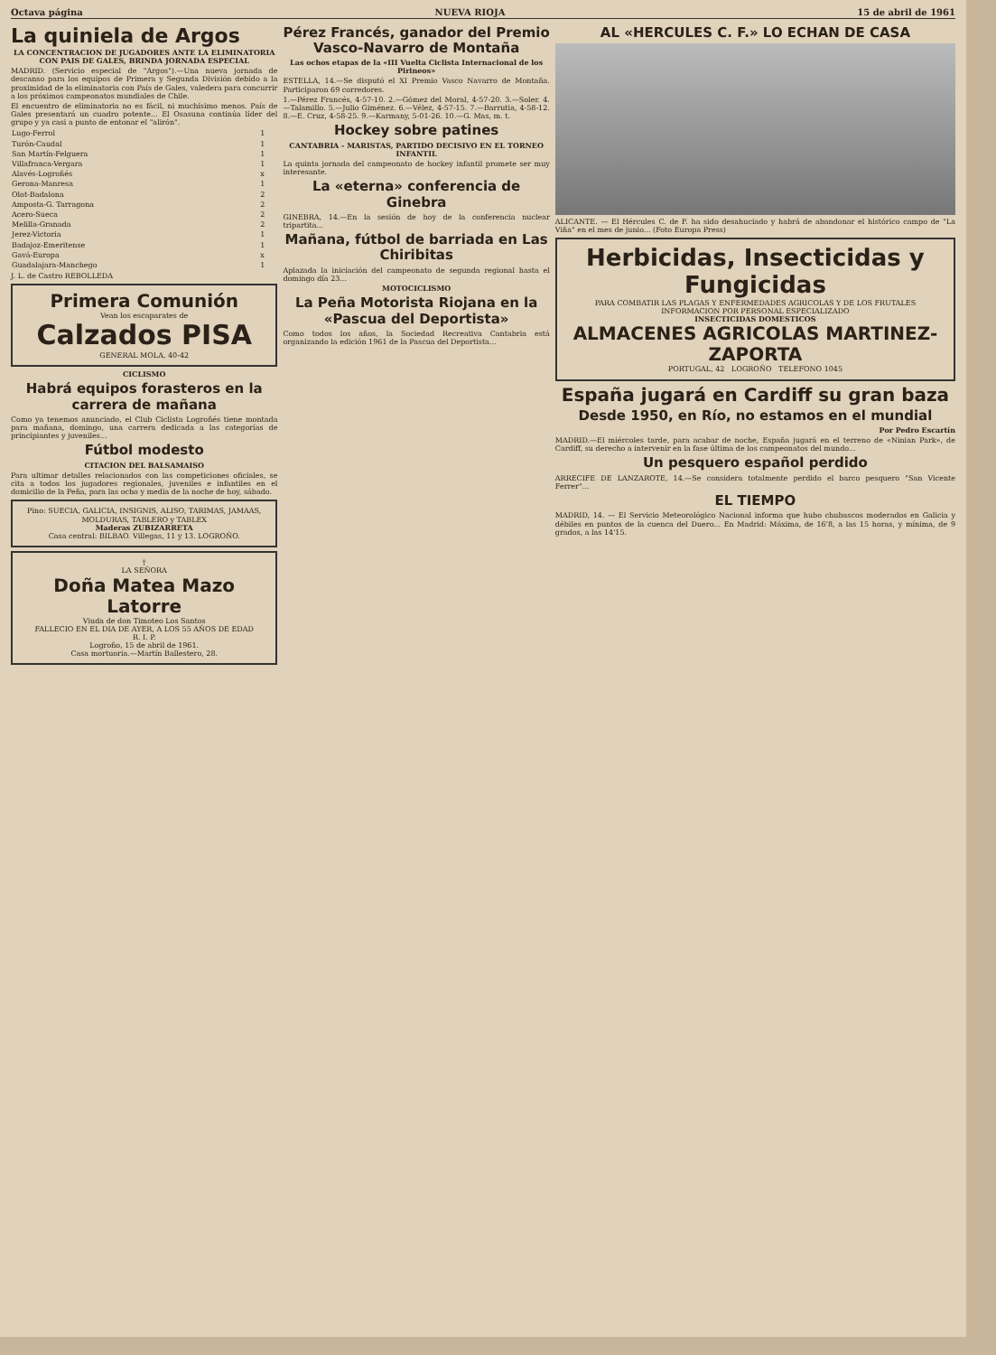Octava página NUEVA RIOJA 15 de abril de 1961
La quiniela de Argos
LA CONCENTRACION DE JUGADORES ANTE LA ELIMINATORIA CON PAIS DE GALES, BRINDA JORNADA ESPECIAL
MADRID. (Servicio especial de "Argos").—Una nueva jornada de descanso para los equipos de Primera y Segunda División debido a la proximidad de la eliminatoria con País de Gales, valedera para concurrir a los próximos campeonatos mundiales de Chile.
El encuentro de eliminatoria no es fácil, ni muchísimo menos. País de Gales presentará un cuadro potente... El Osasuna continúa líder del grupo y ya casi a punto de entonar el "alirón".
| Lugo-Ferrol | 1 |
| Turón-Caudal | 1 |
| San Martín-Felguera | 1 |
| Villafranca-Vergara | 1 |
| Alavés-Logroñés | x |
| Gerona-Manresa | 1 |
| Olot-Badalona | 2 |
| Amposta-G. Tarragona | 2 |
| Acero-Sueca | 2 |
| Melilla-Granada | 2 |
| Jerez-Victoria | 1 |
| Badajoz-Emeritense | 1 |
| Gavá-Europa | x |
| Guadalajara-Manchego | 1 |
J. L. de Castro REBOLLEDA
Primera Comunión
Vean los escaparates de
Calzados PISA
GENERAL MOLA, 40-42
CICLISMO
Habrá equipos forasteros en la carrera de mañana
Como ya tenemos anunciado, el Club Ciclista Logroñés tiene montada para mañana, domingo, una carrera dedicada a las categorías de principiantes y juveniles...
Fútbol modesto
CITACION DEL BALSAMAISO
Para ultimar detalles relacionados con las competiciones oficiales, se cita a todos los jugadores regionales, juveniles e infantiles en el domicilio de la Peña, para las ocho y media de la noche de hoy, sábado.
Pino: SUECIA, GALICIA, INSIGNIS, ALISO, TARIMAS, JAMAAS, MOLDURAS, TABLERO y TABLEX
Maderas ZUBIZARRETA
Casa central: BILBAO. Villegas, 11 y 13. LOGROÑO.
†
LA SEÑORA
Doña Matea Mazo Latorre
Viuda de don Timoteo Los Santos
FALLECIO EN EL DIA DE AYER, A LOS 55 AÑOS DE EDAD
R. I. P.
Logroño, 15 de abril de 1961.
Casa mortuoria.—Martín Ballestero, 28.
Pérez Francés, ganador del Premio Vasco-Navarro de Montaña
Las ochos etapas de la «III Vuelta Ciclista Internacional de los Pirineos»
ESTELLA, 14.—Se disputó el XI Premio Vasco Navarro de Montaña. Participaron 69 corredores.
1.—Pérez Francés, 4-57-10. 2.—Gómez del Moral, 4-57-20. 3.—Soler. 4.—Talamillo. 5.—Julio Giménez. 6.—Vélez, 4-57-15. 7.—Barrutia, 4-58-12. 8.—E. Cruz, 4-58-25. 9.—Karmany, 5-01-26. 10.—G. Mas, m. t.
Hockey sobre patines
CANTABRIA - MARISTAS, PARTIDO DECISIVO EN EL TORNEO INFANTIL
La quinta jornada del campeonato de hockey infantil promete ser muy interesante.
La «eterna» conferencia de Ginebra
GINEBRA, 14.—En la sesión de hoy de la conferencia nuclear tripartita...
Mañana, fútbol de barriada en Las Chiribitas
Aplazada la iniciación del campeonato de segunda regional hasta el domingo día 23...
MOTOCICLISMO
La Peña Motorista Riojana en la «Pascua del Deportista»
Como todos los años, la Sociedad Recreativa Cantabria está organizando la edición 1961 de la Pascua del Deportista...
AL «HERCULES C. F.» LO ECHAN DE CASA
ALICANTE. — El Hércules C. de F. ha sido desahuciado y habrá de abandonar el histórico campo de "La Viña" en el mes de junio... (Foto Europa Press)
Herbicidas, Insecticidas y Fungicidas
PARA COMBATIR LAS PLAGAS Y ENFERMEDADES AGRICOLAS Y DE LOS FRUTALES
INFORMACION POR PERSONAL ESPECIALIZADO
INSECTICIDAS DOMESTICOS
ALMACENES AGRICOLAS MARTINEZ-ZAPORTA
PORTUGAL, 42 LOGROÑO TELEFONO 1045
España jugará en Cardiff su gran baza
Desde 1950, en Río, no estamos en el mundial
Por Pedro Escartín
MADRID.—El miércoles tarde, para acabar de noche, España jugará en el terreno de «Ninian Park», de Cardiff, su derecho a intervenir en la fase última de los campeonatos del mundo...
Un pesquero español perdido
ARRECIFE DE LANZAROTE, 14.—Se considera totalmente perdido el barco pesquero "San Vicente Ferrer"...
EL TIEMPO
MADRID, 14. — El Servicio Meteorológico Nacional informa que hubo chubascos moderados en Galicia y débiles en puntos de la cuenca del Duero... En Madrid: Máxima, de 16'8, a las 15 horas, y mínima, de 9 grados, a las 14'15.